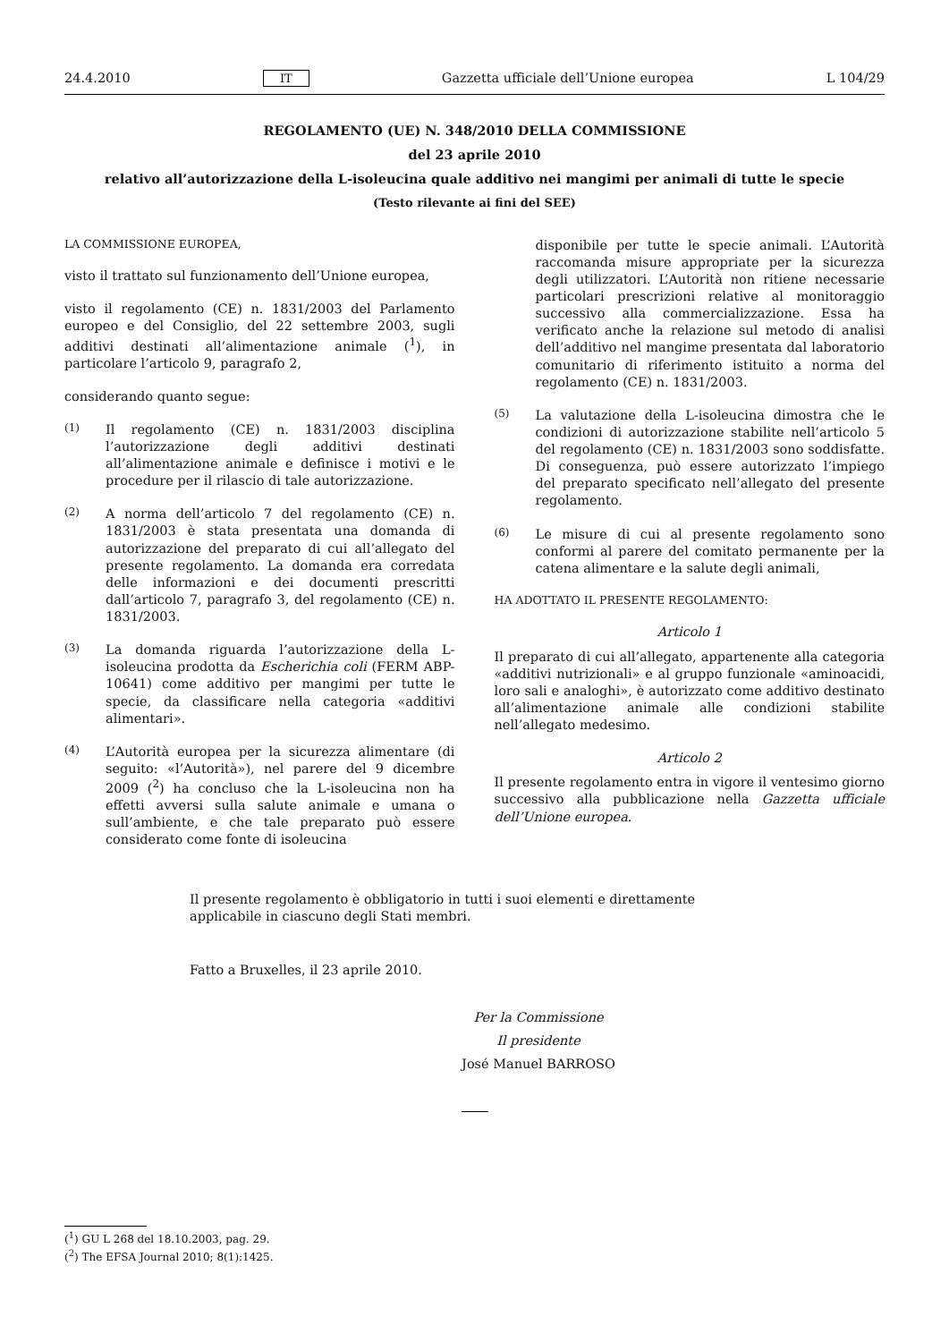24.4.2010 IT Gazzetta ufficiale dell’Unione europea L 104/29
REGOLAMENTO (UE) N. 348/2010 DELLA COMMISSIONE
del 23 aprile 2010
relativo all’autorizzazione della L-isoleucina quale additivo nei mangimi per animali di tutte le specie
(Testo rilevante ai fini del SEE)
LA COMMISSIONE EUROPEA,
visto il trattato sul funzionamento dell’Unione europea,
visto il regolamento (CE) n. 1831/2003 del Parlamento europeo e del Consiglio, del 22 settembre 2003, sugli additivi destinati all’alimentazione animale (<sup>1</sup>), in particolare l’articolo 9, paragrafo 2,
considerando quanto segue:
(1) Il regolamento (CE) n. 1831/2003 disciplina l’autorizzazione degli additivi destinati all’alimentazione animale e definisce i motivi e le procedure per il rilascio di tale autorizzazione.
(2) A norma dell’articolo 7 del regolamento (CE) n. 1831/2003 è stata presentata una domanda di autorizzazione del preparato di cui all’allegato del presente regolamento. La domanda era corredata delle informazioni e dei documenti prescritti dall’articolo 7, paragrafo 3, del regolamento (CE) n. 1831/2003.
(3) La domanda riguarda l’autorizzazione della L-isoleucina prodotta da Escherichia coli (FERM ABP-10641) come additivo per mangimi per tutte le specie, da classificare nella categoria «additivi alimentari».
(4) L’Autorità europea per la sicurezza alimentare (di seguito: «l’Autorità»), nel parere del 9 dicembre 2009 (<sup>2</sup>) ha concluso che la L-isoleucina non ha effetti avversi sulla salute animale e umana o sull’ambiente, e che tale preparato può essere considerato come fonte di isoleucina
disponibile per tutte le specie animali. L’Autorità raccomanda misure appropriate per la sicurezza degli utilizzatori. L’Autorità non ritiene necessarie particolari prescrizioni relative al monitoraggio successivo alla commercializzazione. Essa ha verificato anche la relazione sul metodo di analisi dell’additivo nel mangime presentata dal laboratorio comunitario di riferimento istituito a norma del regolamento (CE) n. 1831/2003.
(5) La valutazione della L-isoleucina dimostra che le condizioni di autorizzazione stabilite nell’articolo 5 del regolamento (CE) n. 1831/2003 sono soddisfatte. Di conseguenza, può essere autorizzato l’impiego del preparato specificato nell’allegato del presente regolamento.
(6) Le misure di cui al presente regolamento sono conformi al parere del comitato permanente per la catena alimentare e la salute degli animali,
HA ADOTTATO IL PRESENTE REGOLAMENTO:
Articolo 1
Il preparato di cui all’allegato, appartenente alla categoria «additivi nutrizionali» e al gruppo funzionale «aminoacidi, loro sali e analoghi», è autorizzato come additivo destinato all’alimentazione animale alle condizioni stabilite nell’allegato medesimo.
Articolo 2
Il presente regolamento entra in vigore il ventesimo giorno successivo alla pubblicazione nella Gazzetta ufficiale dell’Unione europea.
Il presente regolamento è obbligatorio in tutti i suoi elementi e direttamente applicabile in ciascuno degli Stati membri.
Fatto a Bruxelles, il 23 aprile 2010.
Per la Commissione
Il presidente
José Manuel BARROSO
(<sup>1</sup>) GU L 268 del 18.10.2003, pag. 29.
(<sup>2</sup>) The EFSA Journal 2010; 8(1):1425.